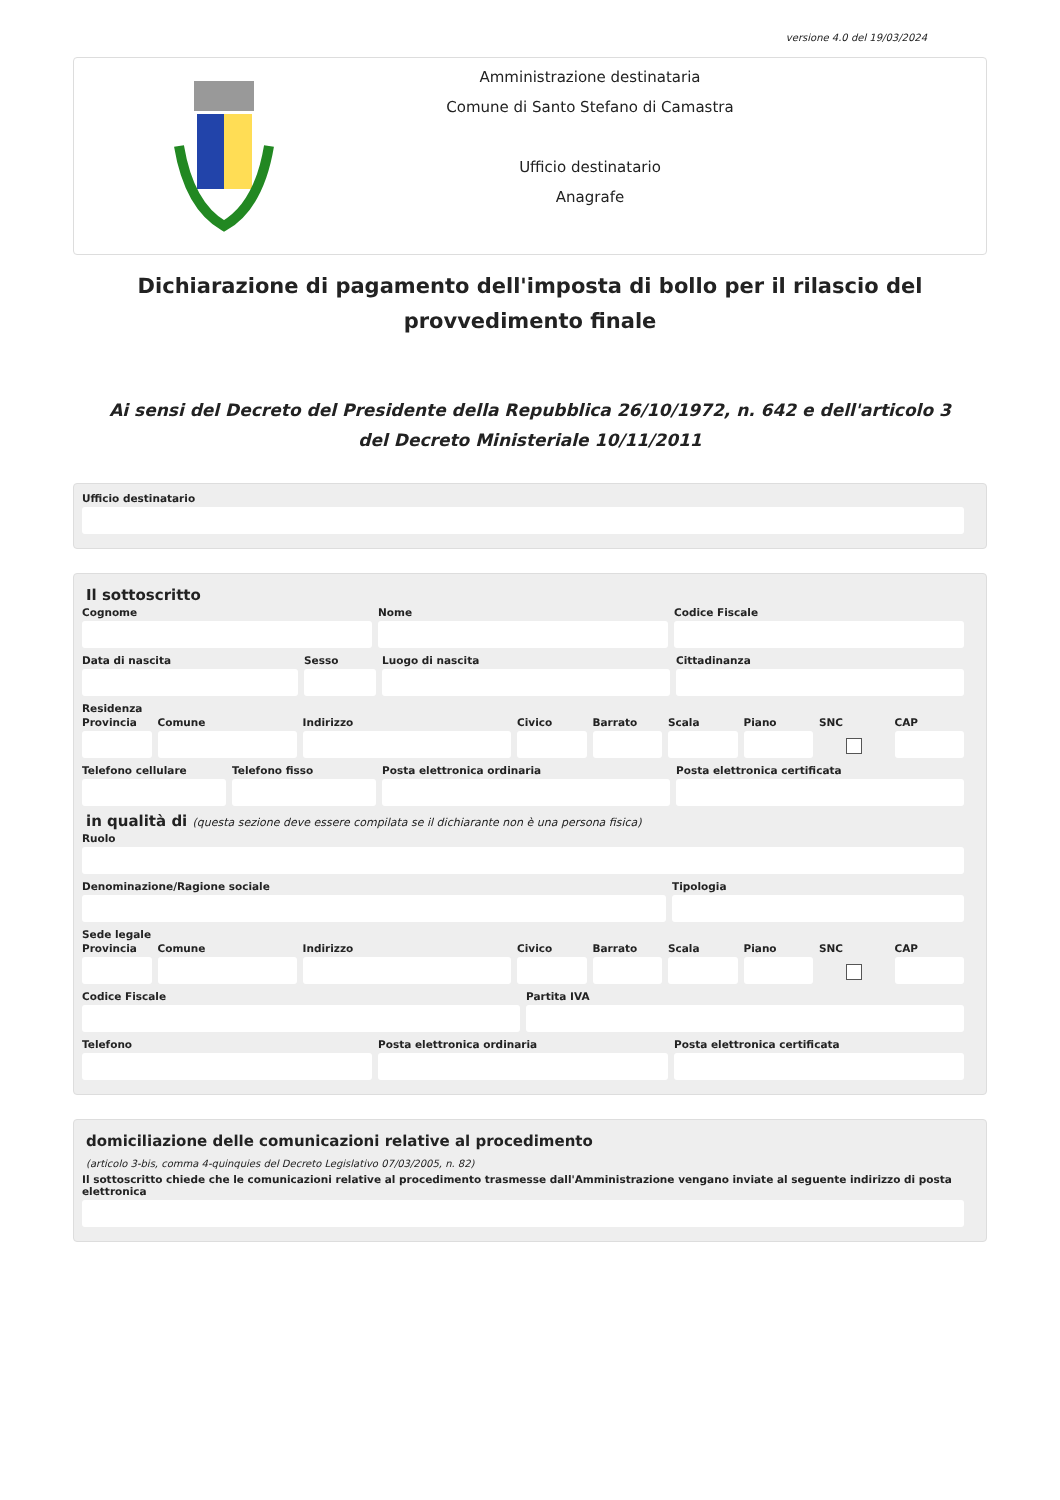versione 4.0 del 19/03/2024
Amministrazione destinataria
Comune di Santo Stefano di Camastra
Ufficio destinatario
Anagrafe
Dichiarazione di pagamento dell'imposta di bollo per il rilascio del provvedimento finale
Ai sensi del Decreto del Presidente della Repubblica 26/10/1972, n. 642 e dell'articolo 3 del Decreto Ministeriale 10/11/2011
Ufficio destinatario
Il sottoscritto
Cognome Nome Codice Fiscale
Data di nascita Sesso Luogo di nascita Cittadinanza
Residenza
Provincia Comune Indirizzo Civico Barrato Scala Piano SNC CAP
Telefono cellulare Telefono fisso Posta elettronica ordinaria Posta elettronica certificata
in qualità di (questa sezione deve essere compilata se il dichiarante non è una persona fisica)
Ruolo
Denominazione/Ragione sociale Tipologia
Sede legale
Provincia Comune Indirizzo Civico Barrato Scala Piano SNC CAP
Codice Fiscale Partita IVA
Telefono Posta elettronica ordinaria Posta elettronica certificata
domiciliazione delle comunicazioni relative al procedimento
(articolo 3-bis, comma 4-quinquies del Decreto Legislativo 07/03/2005, n. 82)
Il sottoscritto chiede che le comunicazioni relative al procedimento trasmesse dall'Amministrazione vengano inviate al seguente indirizzo di posta elettronica